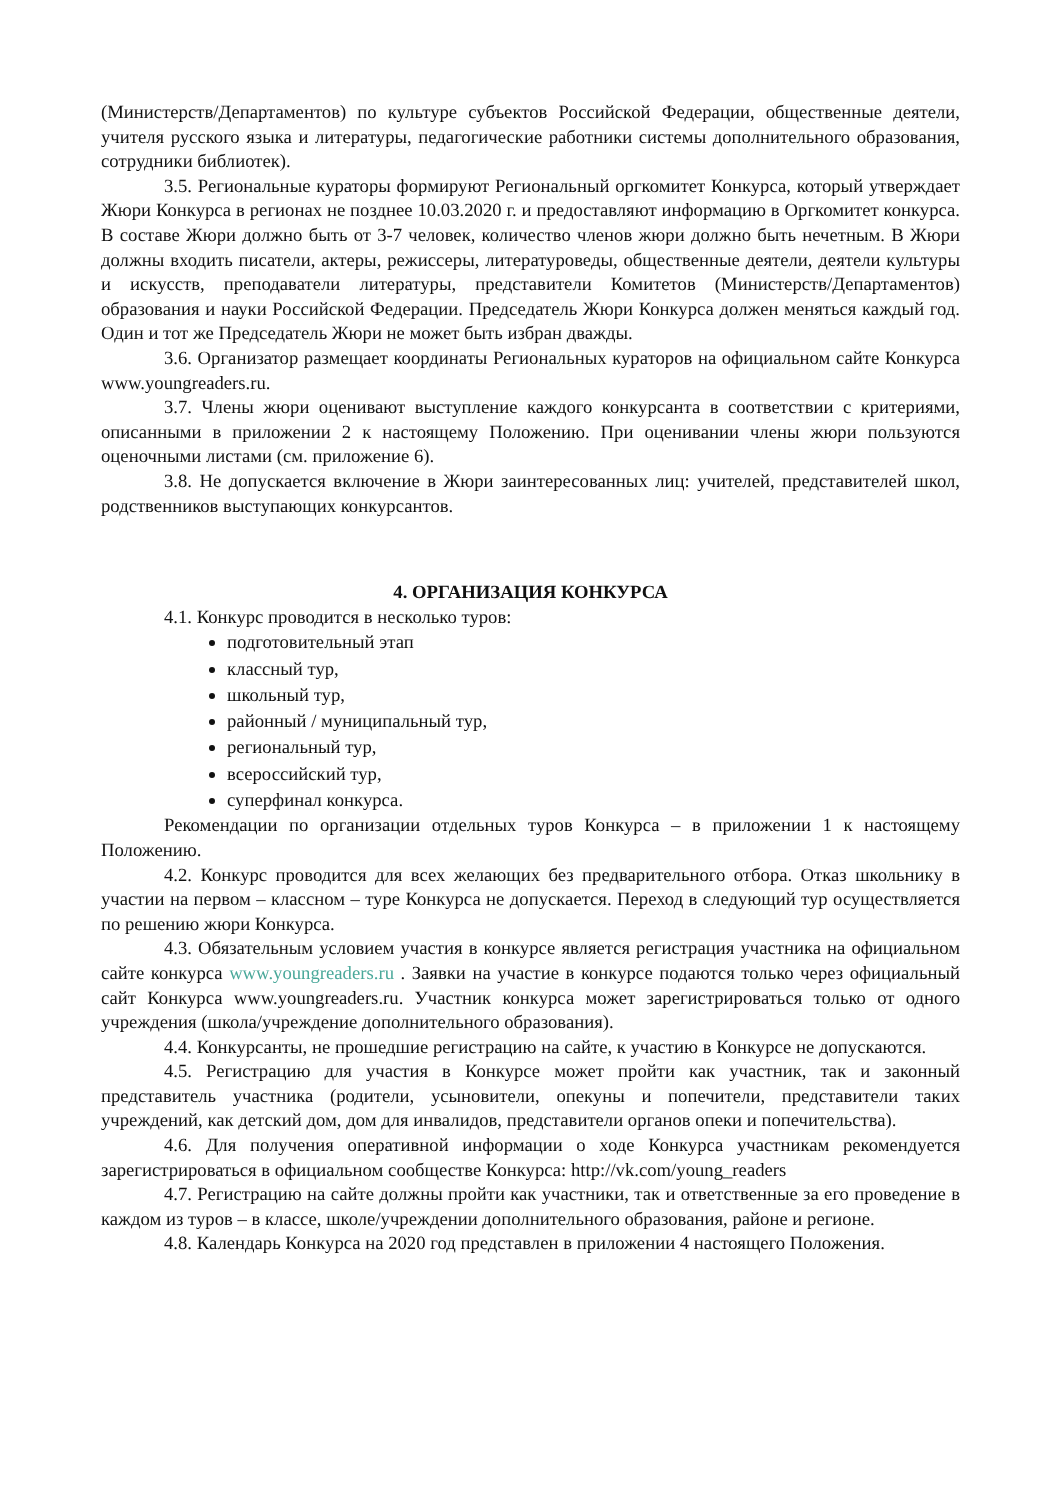(Министерств/Департаментов) по культуре субъектов Российской Федерации, общественные деятели, учителя русского языка и литературы, педагогические работники системы дополнительного образования, сотрудники библиотек).
3.5. Региональные кураторы формируют Региональный оргкомитет Конкурса, который утверждает Жюри Конкурса в регионах не позднее 10.03.2020 г. и предоставляют информацию в Оргкомитет конкурса. В составе Жюри должно быть от 3-7 человек, количество членов жюри должно быть нечетным. В Жюри должны входить писатели, актеры, режиссеры, литературоведы, общественные деятели, деятели культуры и искусств, преподаватели литературы, представители Комитетов (Министерств/Департаментов) образования и науки Российской Федерации. Председатель Жюри Конкурса должен меняться каждый год. Один и тот же Председатель Жюри не может быть избран дважды.
3.6. Организатор размещает координаты Региональных кураторов на официальном сайте Конкурса www.youngreaders.ru.
3.7. Члены жюри оценивают выступление каждого конкурсанта в соответствии с критериями, описанными в приложении 2 к настоящему Положению. При оценивании члены жюри пользуются оценочными листами (см. приложение 6).
3.8. Не допускается включение в Жюри заинтересованных лиц: учителей, представителей школ, родственников выступающих конкурсантов.
4. ОРГАНИЗАЦИЯ КОНКУРСА
4.1. Конкурс проводится в несколько туров:
подготовительный этап
классный тур,
школьный тур,
районный / муниципальный тур,
региональный тур,
всероссийский тур,
суперфинал конкурса.
Рекомендации по организации отдельных туров Конкурса – в приложении 1 к настоящему Положению.
4.2. Конкурс проводится для всех желающих без предварительного отбора. Отказ школьнику в участии на первом – классном – туре Конкурса не допускается. Переход в следующий тур осуществляется по решению жюри Конкурса.
4.3. Обязательным условием участия в конкурсе является регистрация участника на официальном сайте конкурса www.youngreaders.ru . Заявки на участие в конкурсе подаются только через официальный сайт Конкурса www.youngreaders.ru. Участник конкурса может зарегистрироваться только от одного учреждения (школа/учреждение дополнительного образования).
4.4. Конкурсанты, не прошедшие регистрацию на сайте, к участию в Конкурсе не допускаются.
4.5. Регистрацию для участия в Конкурсе может пройти как участник, так и законный представитель участника (родители, усыновители, опекуны и попечители, представители таких учреждений, как детский дом, дом для инвалидов, представители органов опеки и попечительства).
4.6. Для получения оперативной информации о ходе Конкурса участникам рекомендуется зарегистрироваться в официальном сообществе Конкурса: http://vk.com/young_readers
4.7. Регистрацию на сайте должны пройти как участники, так и ответственные за его проведение в каждом из туров – в классе, школе/учреждении дополнительного образования, районе и регионе.
4.8. Календарь Конкурса на 2020 год представлен в приложении 4 настоящего Положения.